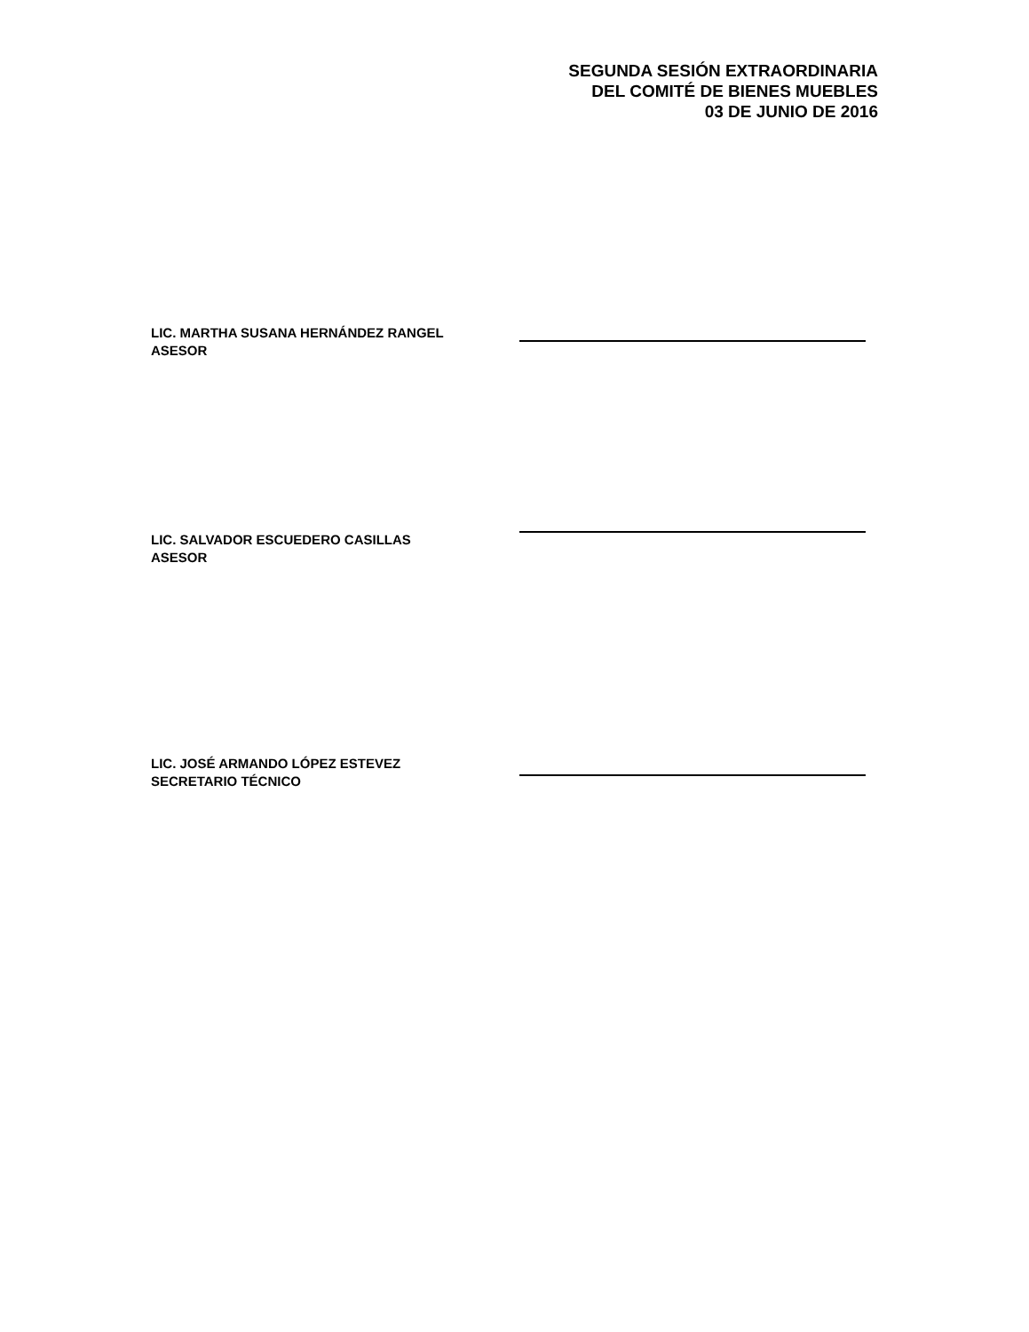SEGUNDA SESIÓN EXTRAORDINARIA
DEL COMITÉ DE BIENES MUEBLES
03 DE JUNIO DE 2016
LIC. MARTHA SUSANA HERNÁNDEZ RANGEL
ASESOR
LIC. SALVADOR ESCUEDERO CASILLAS
ASESOR
LIC. JOSÉ ARMANDO LÓPEZ ESTEVEZ
SECRETARIO TÉCNICO